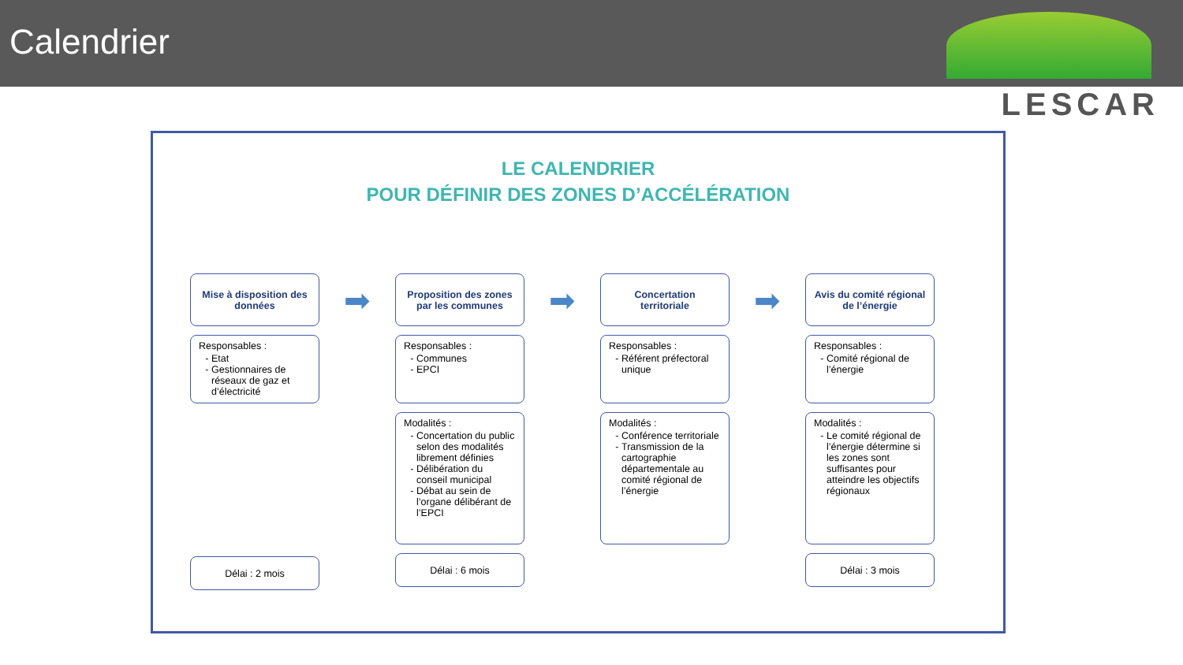Calendrier
LESCAR
LE CALENDRIER
POUR DÉFINIR DES ZONES D’ACCÉLÉRATION
Mise à disposition des données
Responsables :
Etat
Gestionnaires de réseaux de gaz et d’électricité
Délai : 2 mois
➡
Proposition des zones par les communes
Responsables :
Communes
EPCI
Modalités :
Concertation du public selon des modalités librement définies
Délibération du conseil municipal
Débat au sein de l’organe délibérant de l’EPCI
Délai : 6 mois
➡
Concertation territoriale
Responsables :
Référent préfectoral unique
Modalités :
Conférence territoriale
Transmission de la cartographie départementale au comité régional de l’énergie
➡
Avis du comité régional de l’énergie
Responsables :
Comité régional de l’énergie
Modalités :
Le comité régional de l’énergie détermine si les zones sont suffisantes pour atteindre les objectifs régionaux
Délai : 3 mois